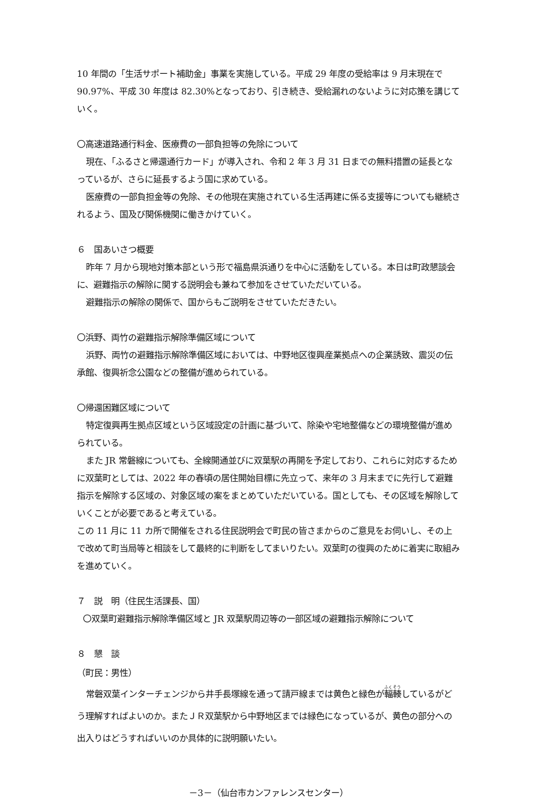10 年間の「生活サポート補助金」事業を実施している。平成 29 年度の受給率は 9 月末現在で 90.97%、平成 30 年度は 82.30%となっており、引き続き、受給漏れのないように対応策を講じていく。
〇高速道路通行料金、医療費の一部負担等の免除について
現在、「ふるさと帰還通行カード」が導入され、令和 2 年 3 月 31 日までの無料措置の延長となっているが、さらに延長するよう国に求めている。
医療費の一部負担金等の免除、その他現在実施されている生活再建に係る支援等についても継続されるよう、国及び関係機関に働きかけていく。
６　国あいさつ概要
昨年 7 月から現地対策本部という形で福島県浜通りを中心に活動をしている。本日は町政懇談会に、避難指示の解除に関する説明会も兼ねて参加をさせていただいている。
避難指示の解除の関係で、国からもご説明をさせていただきたい。
〇浜野、両竹の避難指示解除準備区域について
浜野、両竹の避難指示解除準備区域においては、中野地区復興産業拠点への企業誘致、震災の伝承館、復興祈念公園などの整備が進められている。
〇帰還困難区域について
特定復興再生拠点区域という区域設定の計画に基づいて、除染や宅地整備などの環境整備が進められている。
また JR 常磐線についても、全線開通並びに双葉駅の再開を予定しており、これらに対応するために双葉町としては、2022 年の春頃の居住開始目標に先立って、来年の 3 月末までに先行して避難指示を解除する区域の、対象区域の案をまとめていただいている。国としても、その区域を解除していくことが必要であると考えている。
この 11 月に 11 カ所で開催をされる住民説明会で町民の皆さまからのご意見をお伺いし、その上で改めて町当局等と相談をして最終的に判断をしてまいりたい。双葉町の復興のために着実に取組みを進めていく。
７　説　明（住民生活課長、国）
〇双葉町避難指示解除準備区域と JR 双葉駅周辺等の一部区域の避難指示解除について
８　懇　談
（町民：男性）
常磐双葉インターチェンジから井手長塚線を通って請戸線までは黄色と緑色が輻輳しているがどう理解すればよいのか。またＪＲ双葉駅から中野地区までは緑色になっているが、黄色の部分への出入りはどうすればいいのか具体的に説明願いたい。
－3－（仙台市カンファレンスセンター）